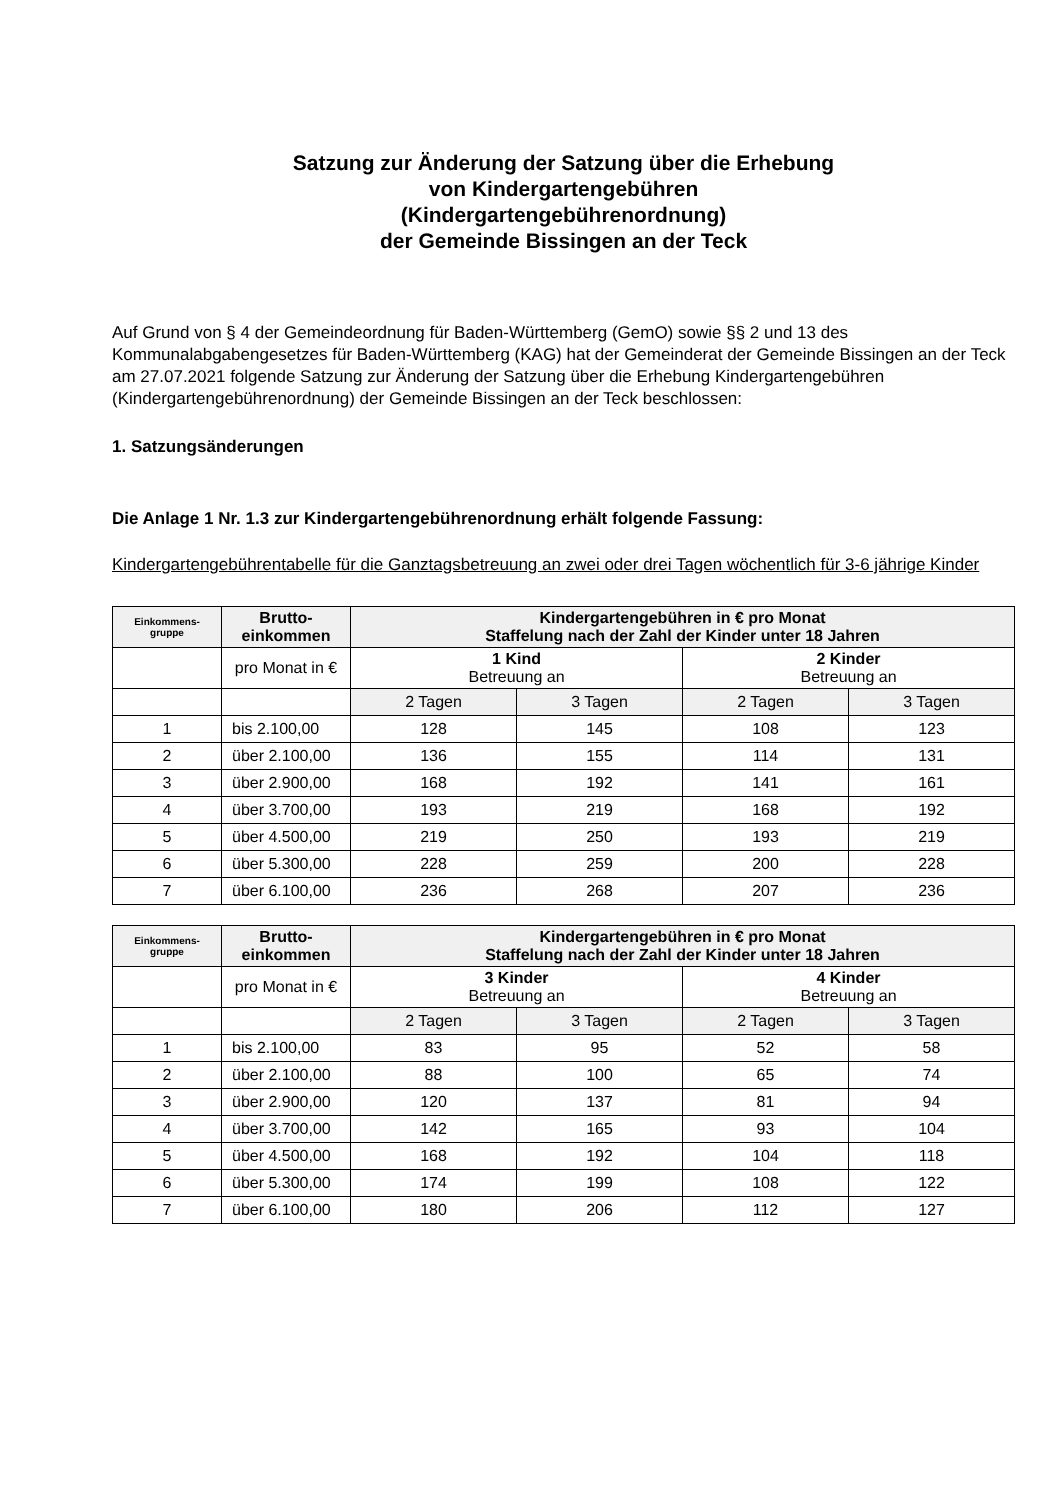Satzung zur Änderung der Satzung über die Erhebung
von Kindergartengebühren
(Kindergartengebührenordnung)
der Gemeinde Bissingen an der Teck
Auf Grund von § 4 der Gemeindeordnung für Baden-Württemberg (GemO) sowie §§ 2 und 13 des Kommunalabgabengesetzes für Baden-Württemberg (KAG) hat der Gemeinderat der Gemeinde Bissingen an der Teck am 27.07.2021 folgende Satzung zur Änderung der Satzung über die Erhebung Kindergartengebühren (Kindergartengebührenordnung) der Gemeinde Bissingen an der Teck beschlossen:
1. Satzungsänderungen
Die Anlage 1 Nr. 1.3 zur Kindergartengebührenordnung erhält folgende Fassung:
Kindergartengebührentabelle für die Ganztagsbetreuung an zwei oder drei Tagen wöchentlich für 3-6 jährige Kinder
| Einkommens- gruppe | Brutto- einkommen | Kindergartengebühren in € pro Monat Staffelung nach der Zahl der Kinder unter 18 Jahren | | | |
| --- | --- | --- | --- | --- | --- |
| | pro Monat in € | 1 Kind Betreuung an | | 2 Kinder Betreuung an | |
| | | 2 Tagen | 3 Tagen | 2 Tagen | 3 Tagen |
| 1 | bis 2.100,00 | 128 | 145 | 108 | 123 |
| 2 | über 2.100,00 | 136 | 155 | 114 | 131 |
| 3 | über 2.900,00 | 168 | 192 | 141 | 161 |
| 4 | über 3.700,00 | 193 | 219 | 168 | 192 |
| 5 | über 4.500,00 | 219 | 250 | 193 | 219 |
| 6 | über 5.300,00 | 228 | 259 | 200 | 228 |
| 7 | über 6.100,00 | 236 | 268 | 207 | 236 |
| Einkommens- gruppe | Brutto- einkommen | Kindergartengebühren in € pro Monat Staffelung nach der Zahl der Kinder unter 18 Jahren | | | |
| --- | --- | --- | --- | --- | --- |
| | pro Monat in € | 3 Kinder Betreuung an | | 4 Kinder Betreuung an | |
| | | 2 Tagen | 3 Tagen | 2 Tagen | 3 Tagen |
| 1 | bis 2.100,00 | 83 | 95 | 52 | 58 |
| 2 | über 2.100,00 | 88 | 100 | 65 | 74 |
| 3 | über 2.900,00 | 120 | 137 | 81 | 94 |
| 4 | über 3.700,00 | 142 | 165 | 93 | 104 |
| 5 | über 4.500,00 | 168 | 192 | 104 | 118 |
| 6 | über 5.300,00 | 174 | 199 | 108 | 122 |
| 7 | über 6.100,00 | 180 | 206 | 112 | 127 |